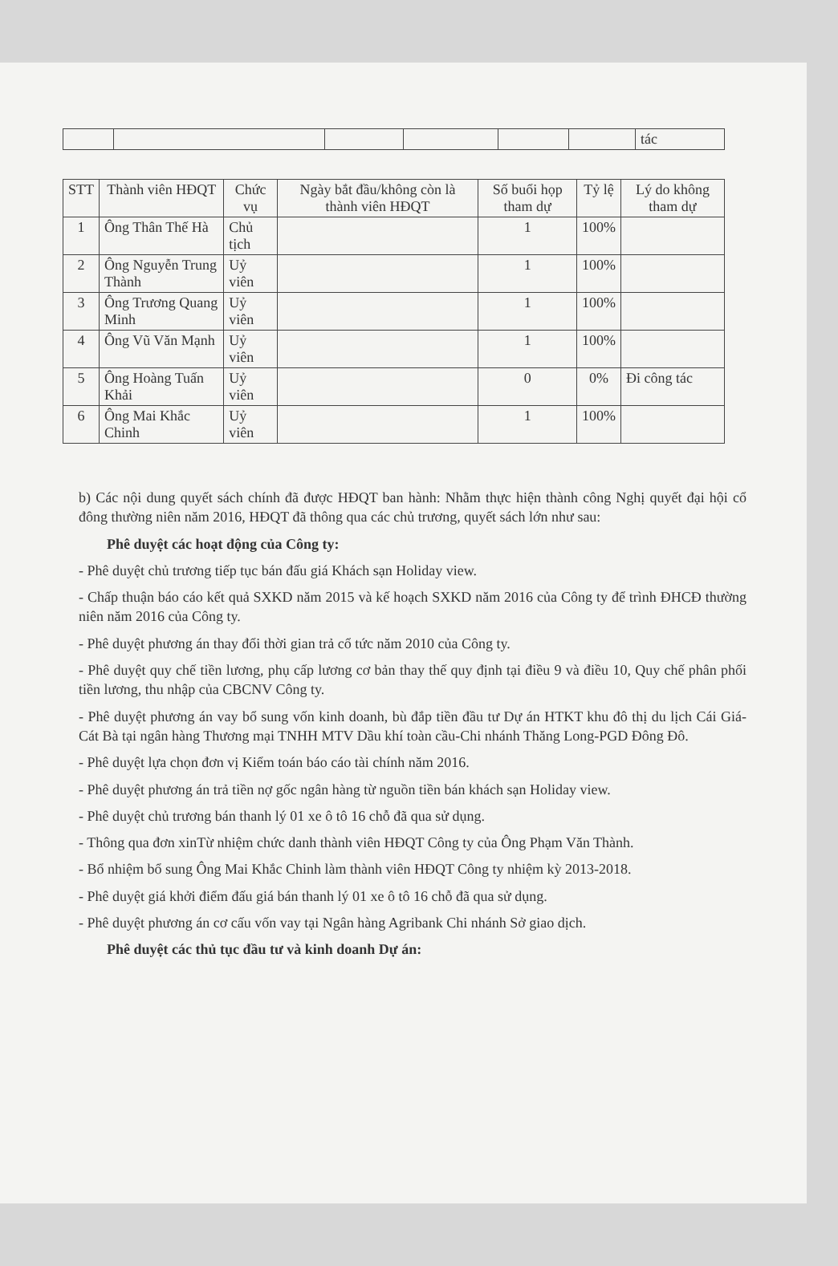| | | | | | | tác |
| STT | Thành viên HĐQT | Chức vụ | Ngày bắt đầu/không còn là thành viên HĐQT | Số buổi họp tham dự | Tỷ lệ | Lý do không tham dự |
| --- | --- | --- | --- | --- | --- | --- |
| 1 | Ông Thân Thế Hà | Chủ tịch | | 1 | 100% | |
| 2 | Ông Nguyễn Trung Thành | Uỷ viên | | 1 | 100% | |
| 3 | Ông Trương Quang Minh | Uỷ viên | | 1 | 100% | |
| 4 | Ông Vũ Văn Mạnh | Uỷ viên | | 1 | 100% | |
| 5 | Ông Hoàng Tuấn Khải | Uỷ viên | | 0 | 0% | Đi công tác |
| 6 | Ông Mai Khắc Chinh | Uỷ viên | | 1 | 100% | |
b) Các nội dung quyết sách chính đã được HĐQT ban hành: Nhằm thực hiện thành công Nghị quyết đại hội cổ đông thường niên năm 2016, HĐQT đã thông qua các chủ trương, quyết sách lớn như sau:
Phê duyệt các hoạt động của Công ty:
- Phê duyệt chủ trương tiếp tục bán đấu giá Khách sạn Holiday view.
- Chấp thuận báo cáo kết quả SXKD năm 2015 và kế hoạch SXKD năm 2016 của Công ty để trình ĐHCĐ thường niên năm 2016 của Công ty.
- Phê duyệt phương án thay đổi thời gian trả cổ tức năm 2010 của Công ty.
- Phê duyệt quy chế tiền lương, phụ cấp lương cơ bản thay thế quy định tại điều 9 và điều 10, Quy chế phân phối tiền lương, thu nhập của CBCNV Công ty.
- Phê duyệt phương án vay bổ sung vốn kinh doanh, bù đắp tiền đầu tư Dự án HTKT khu đô thị du lịch Cái Giá-Cát Bà tại ngân hàng Thương mại TNHH MTV Dầu khí toàn cầu-Chi nhánh Thăng Long-PGD Đông Đô.
- Phê duyệt lựa chọn đơn vị Kiểm toán báo cáo tài chính năm 2016.
- Phê duyệt phương án trả tiền nợ gốc ngân hàng từ nguồn tiền bán khách sạn Holiday view.
- Phê duyệt chủ trương bán thanh lý 01 xe ô tô 16 chỗ đã qua sử dụng.
- Thông qua đơn xinTừ nhiệm chức danh thành viên HĐQT Công ty của Ông Phạm Văn Thành.
- Bổ nhiệm bổ sung Ông Mai Khắc Chinh làm thành viên HĐQT Công ty nhiệm kỳ 2013-2018.
- Phê duyệt giá khởi điểm đấu giá bán thanh lý 01 xe ô tô 16 chỗ đã qua sử dụng.
- Phê duyệt phương án cơ cấu vốn vay tại Ngân hàng Agribank Chi nhánh Sở giao dịch.
Phê duyệt các thủ tục đầu tư và kinh doanh Dự án: